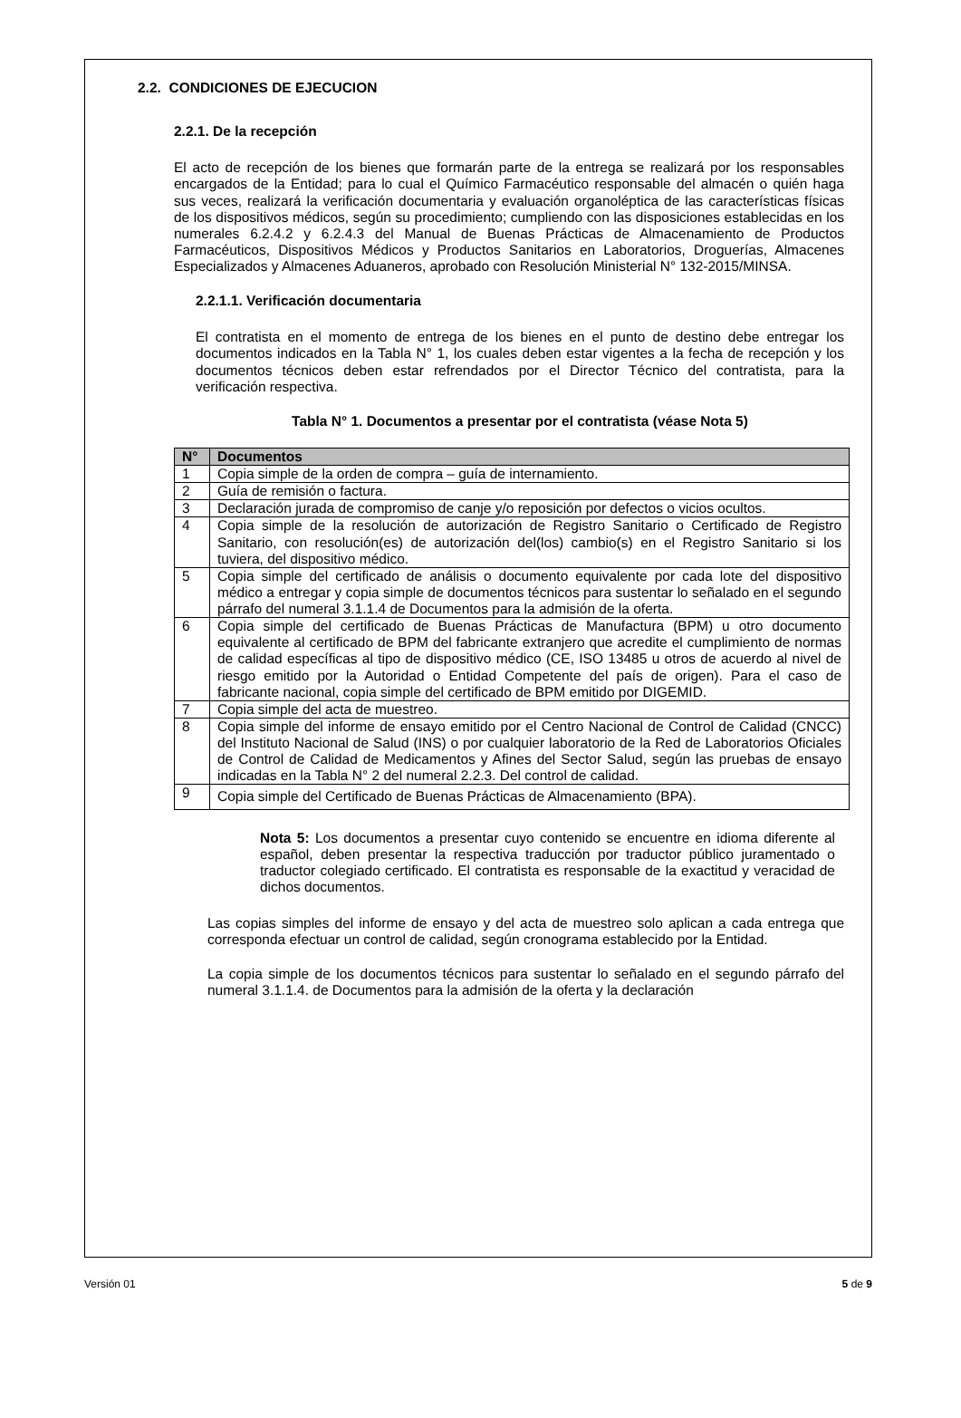2.2. CONDICIONES DE EJECUCION
2.2.1. De la recepción
El acto de recepción de los bienes que formarán parte de la entrega se realizará por los responsables encargados de la Entidad; para lo cual el Químico Farmacéutico responsable del almacén o quién haga sus veces, realizará la verificación documentaria y evaluación organoléptica de las características físicas de los dispositivos médicos, según su procedimiento; cumpliendo con las disposiciones establecidas en los numerales 6.2.4.2 y 6.2.4.3 del Manual de Buenas Prácticas de Almacenamiento de Productos Farmacéuticos, Dispositivos Médicos y Productos Sanitarios en Laboratorios, Droguerías, Almacenes Especializados y Almacenes Aduaneros, aprobado con Resolución Ministerial N° 132-2015/MINSA.
2.2.1.1. Verificación documentaria
El contratista en el momento de entrega de los bienes en el punto de destino debe entregar los documentos indicados en la Tabla N° 1, los cuales deben estar vigentes a la fecha de recepción y los documentos técnicos deben estar refrendados por el Director Técnico del contratista, para la verificación respectiva.
Tabla N° 1. Documentos a presentar por el contratista (véase Nota 5)
| N° | Documentos |
| --- | --- |
| 1 | Copia simple de la orden de compra – guía de internamiento. |
| 2 | Guía de remisión o factura. |
| 3 | Declaración jurada de compromiso de canje y/o reposición por defectos o vicios ocultos. |
| 4 | Copia simple de la resolución de autorización de Registro Sanitario o Certificado de Registro Sanitario, con resolución(es) de autorización del(los) cambio(s) en el Registro Sanitario si los tuviera, del dispositivo médico. |
| 5 | Copia simple del certificado de análisis o documento equivalente por cada lote del dispositivo médico a entregar y copia simple de documentos técnicos para sustentar lo señalado en el segundo párrafo del numeral 3.1.1.4 de Documentos para la admisión de la oferta. |
| 6 | Copia simple del certificado de Buenas Prácticas de Manufactura (BPM) u otro documento equivalente al certificado de BPM del fabricante extranjero que acredite el cumplimiento de normas de calidad específicas al tipo de dispositivo médico (CE, ISO 13485 u otros de acuerdo al nivel de riesgo emitido por la Autoridad o Entidad Competente del país de origen). Para el caso de fabricante nacional, copia simple del certificado de BPM emitido por DIGEMID. |
| 7 | Copia simple del acta de muestreo. |
| 8 | Copia simple del informe de ensayo emitido por el Centro Nacional de Control de Calidad (CNCC) del Instituto Nacional de Salud (INS) o por cualquier laboratorio de la Red de Laboratorios Oficiales de Control de Calidad de Medicamentos y Afines del Sector Salud, según las pruebas de ensayo indicadas en la Tabla N° 2 del numeral 2.2.3. Del control de calidad. |
| 9 | Copia simple del Certificado de Buenas Prácticas de Almacenamiento (BPA). |
Nota 5: Los documentos a presentar cuyo contenido se encuentre en idioma diferente al español, deben presentar la respectiva traducción por traductor público juramentado o traductor colegiado certificado. El contratista es responsable de la exactitud y veracidad de dichos documentos.
Las copias simples del informe de ensayo y del acta de muestreo solo aplican a cada entrega que corresponda efectuar un control de calidad, según cronograma establecido por la Entidad.
La copia simple de los documentos técnicos para sustentar lo señalado en el segundo párrafo del numeral 3.1.1.4. de Documentos para la admisión de la oferta y la declaración
Versión 01 5 de 9